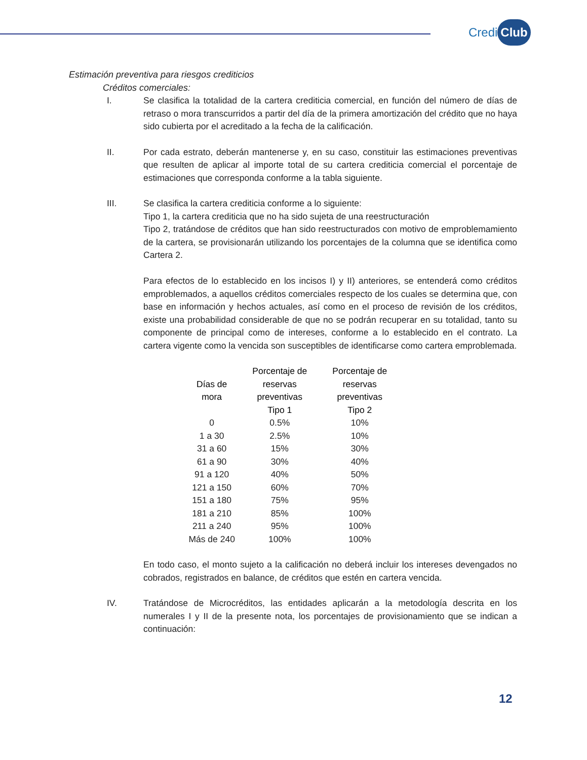Credi Club
Estimación preventiva para riesgos crediticios
Créditos comerciales:
I. Se clasifica la totalidad de la cartera crediticia comercial, en función del número de días de retraso o mora transcurridos a partir del día de la primera amortización del crédito que no haya sido cubierta por el acreditado a la fecha de la calificación.
II. Por cada estrato, deberán mantenerse y, en su caso, constituir las estimaciones preventivas que resulten de aplicar al importe total de su cartera crediticia comercial el porcentaje de estimaciones que corresponda conforme a la tabla siguiente.
III. Se clasifica la cartera crediticia conforme a lo siguiente:
Tipo 1, la cartera crediticia que no ha sido sujeta de una reestructuración
Tipo 2, tratándose de créditos que han sido reestructurados con motivo de emproblemamiento de la cartera, se provisionarán utilizando los porcentajes de la columna que se identifica como Cartera 2.
Para efectos de lo establecido en los incisos I) y II) anteriores, se entenderá como créditos emproblemados, a aquellos créditos comerciales respecto de los cuales se determina que, con base en información y hechos actuales, así como en el proceso de revisión de los créditos, existe una probabilidad considerable de que no se podrán recuperar en su totalidad, tanto su componente de principal como de intereses, conforme a lo establecido en el contrato. La cartera vigente como la vencida son susceptibles de identificarse como cartera emproblemada.
| Días de mora | Porcentaje de reservas preventivas Tipo 1 | Porcentaje de reservas preventivas Tipo 2 |
| --- | --- | --- |
| 0 | 0.5% | 10% |
| 1 a 30 | 2.5% | 10% |
| 31 a 60 | 15% | 30% |
| 61 a 90 | 30% | 40% |
| 91 a 120 | 40% | 50% |
| 121 a 150 | 60% | 70% |
| 151 a 180 | 75% | 95% |
| 181 a 210 | 85% | 100% |
| 211 a 240 | 95% | 100% |
| Más de 240 | 100% | 100% |
En todo caso, el monto sujeto a la calificación no deberá incluir los intereses devengados no cobrados, registrados en balance, de créditos que estén en cartera vencida.
IV. Tratándose de Microcréditos, las entidades aplicarán a la metodología descrita en los numerales I y II de la presente nota, los porcentajes de provisionamiento que se indican a continuación:
12